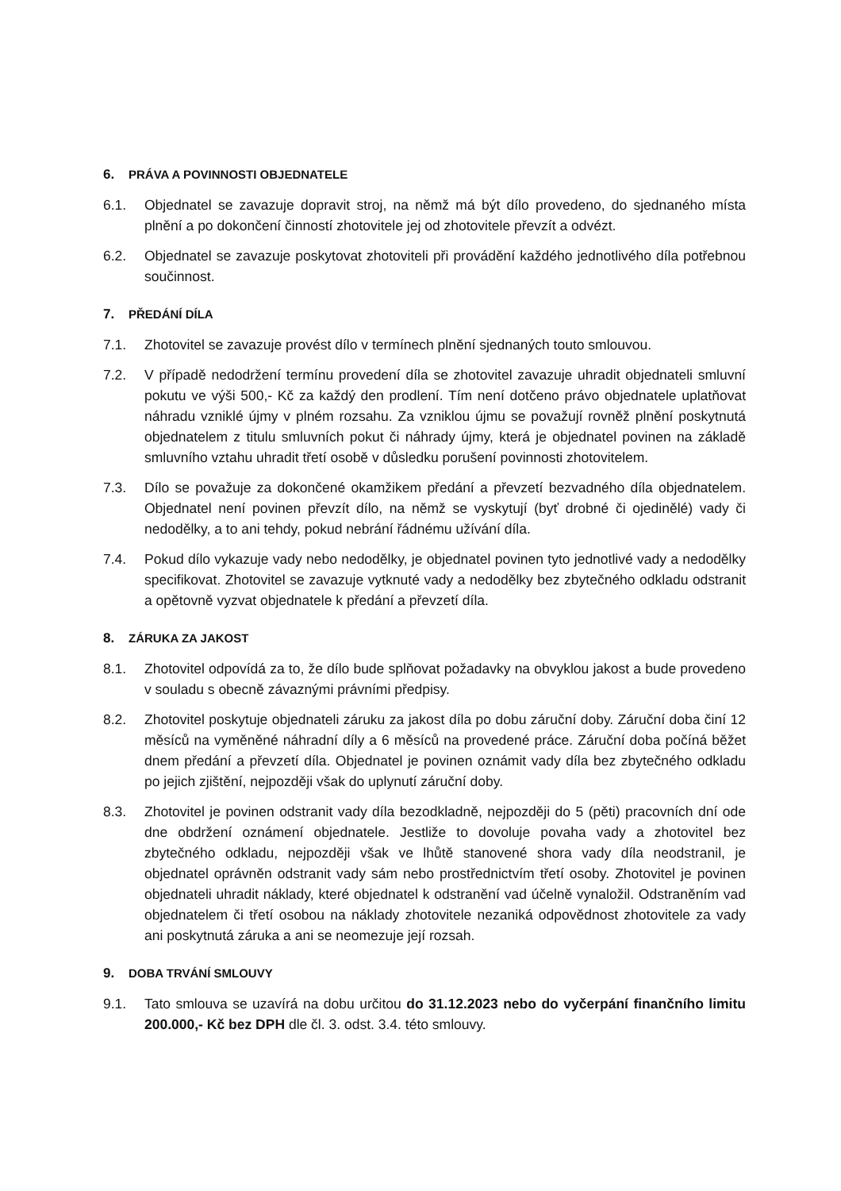6. PRÁVA A POVINNOSTI OBJEDNATELE
6.1. Objednatel se zavazuje dopravit stroj, na němž má být dílo provedeno, do sjednaného místa plnění a po dokončení činností zhotovitele jej od zhotovitele převzít a odvézt.
6.2. Objednatel se zavazuje poskytovat zhotoviteli při provádění každého jednotlivého díla potřebnou součinnost.
7. PŘEDÁNÍ DÍLA
7.1. Zhotovitel se zavazuje provést dílo v termínech plnění sjednaných touto smlouvou.
7.2. V případě nedodržení termínu provedení díla se zhotovitel zavazuje uhradit objednateli smluvní pokutu ve výši 500,- Kč za každý den prodlení. Tím není dotčeno právo objednatele uplatňovat náhradu vzniklé újmy v plném rozsahu. Za vzniklou újmu se považují rovněž plnění poskytnutá objednatelem z titulu smluvních pokut či náhrady újmy, která je objednatel povinen na základě smluvního vztahu uhradit třetí osobě v důsledku porušení povinnosti zhotovitelem.
7.3. Dílo se považuje za dokončené okamžikem předání a převzetí bezvadného díla objednatelem. Objednatel není povinen převzít dílo, na němž se vyskytují (byť drobné či ojedinělé) vady či nedodělky, a to ani tehdy, pokud nebrání řádnému užívání díla.
7.4. Pokud dílo vykazuje vady nebo nedodělky, je objednatel povinen tyto jednotlivé vady a nedodělky specifikovat. Zhotovitel se zavazuje vytknuté vady a nedodělky bez zbytečného odkladu odstranit a opětovně vyzvat objednatele k předání a převzetí díla.
8. ZÁRUKA ZA JAKOST
8.1. Zhotovitel odpovídá za to, že dílo bude splňovat požadavky na obvyklou jakost a bude provedeno v souladu s obecně závaznými právními předpisy.
8.2. Zhotovitel poskytuje objednateli záruku za jakost díla po dobu záruční doby. Záruční doba činí 12 měsíců na vyměněné náhradní díly a 6 měsíců na provedené práce. Záruční doba počíná běžet dnem předání a převzetí díla. Objednatel je povinen oznámit vady díla bez zbytečného odkladu po jejich zjištění, nejpozději však do uplynutí záruční doby.
8.3. Zhotovitel je povinen odstranit vady díla bezodkladně, nejpozději do 5 (pěti) pracovních dní ode dne obdržení oznámení objednatele. Jestliže to dovoluje povaha vady a zhotovitel bez zbytečného odkladu, nejpozději však ve lhůtě stanovené shora vady díla neodstranil, je objednatel oprávněn odstranit vady sám nebo prostřednictvím třetí osoby. Zhotovitel je povinen objednateli uhradit náklady, které objednatel k odstranění vad účelně vynaložil. Odstraněním vad objednatelem či třetí osobou na náklady zhotovitele nezaniká odpovědnost zhotovitele za vady ani poskytnutá záruka a ani se neomezuje její rozsah.
9. DOBA TRVÁNÍ SMLOUVY
9.1. Tato smlouva se uzavírá na dobu určitou do 31.12.2023 nebo do vyčerpání finančního limitu 200.000,- Kč bez DPH dle čl. 3. odst. 3.4. této smlouvy.